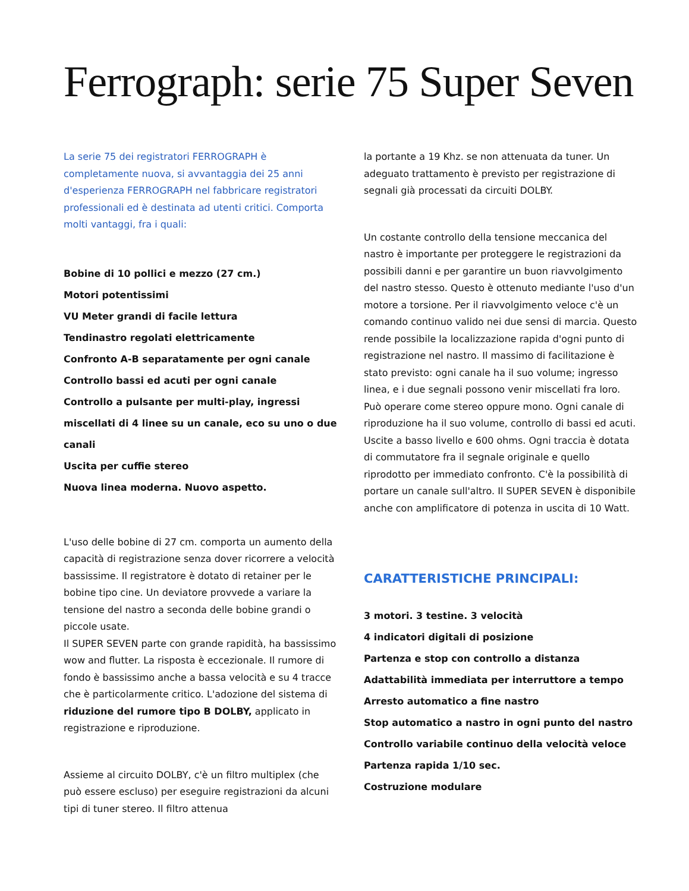Ferrograph: serie 75 Super Seven
La serie 75 dei registratori FERROGRAPH è completamente nuova, si avvantaggia dei 25 anni d'esperienza FERROGRAPH nel fabbricare registratori professionali ed è destinata ad utenti critici. Comporta molti vantaggi, fra i quali:
Bobine di 10 pollici e mezzo (27 cm.)
Motori potentissimi
VU Meter grandi di facile lettura
Tendinastro regolati elettricamente
Confronto A-B separatamente per ogni canale
Controllo bassi ed acuti per ogni canale
Controllo a pulsante per multi-play, ingressi miscellati di 4 linee su un canale, eco su uno o due canali
Uscita per cuffie stereo
Nuova linea moderna. Nuovo aspetto.
L'uso delle bobine di 27 cm. comporta un aumento della capacità di registrazione senza dover ricorrere a velocità bassissime. Il registratore è dotato di retainer per le bobine tipo cine. Un deviatore provvede a variare la tensione del nastro a seconda delle bobine grandi o piccole usate.
Il SUPER SEVEN parte con grande rapidità, ha bassissimo wow and flutter. La risposta è eccezionale. Il rumore di fondo è bassissimo anche a bassa velocità e su 4 tracce che è particolarmente critico. L'adozione del sistema di riduzione del rumore tipo B DOLBY, applicato in registrazione e riproduzione.
Assieme al circuito DOLBY, c'è un filtro multiplex (che può essere escluso) per eseguire registrazioni da alcuni tipi di tuner stereo. Il filtro attenua
la portante a 19 Khz. se non attenuata da tuner. Un adeguato trattamento è previsto per registrazione di segnali già processati da circuiti DOLBY.
Un costante controllo della tensione meccanica del nastro è importante per proteggere le registrazioni da possibili danni e per garantire un buon riavvolgimento del nastro stesso. Questo è ottenuto mediante l'uso d'un motore a torsione. Per il riavvolgimento veloce c'è un comando continuo valido nei due sensi di marcia. Questo rende possibile la localizzazione rapida d'ogni punto di registrazione nel nastro. Il massimo di facilitazione è stato previsto: ogni canale ha il suo volume; ingresso linea, e i due segnali possono venir miscellati fra loro. Può operare come stereo oppure mono. Ogni canale di riproduzione ha il suo volume, controllo di bassi ed acuti. Uscite a basso livello e 600 ohms. Ogni traccia è dotata di commutatore fra il segnale originale e quello riprodotto per immediato confronto. C'è la possibilità di portare un canale sull'altro. Il SUPER SEVEN è disponibile anche con amplificatore di potenza in uscita di 10 Watt.
CARATTERISTICHE PRINCIPALI:
3 motori. 3 testine. 3 velocità
4 indicatori digitali di posizione
Partenza e stop con controllo a distanza
Adattabilità immediata per interruttore a tempo
Arresto automatico a fine nastro
Stop automatico a nastro in ogni punto del nastro
Controllo variabile continuo della velocità veloce
Partenza rapida 1/10 sec.
Costruzione modulare